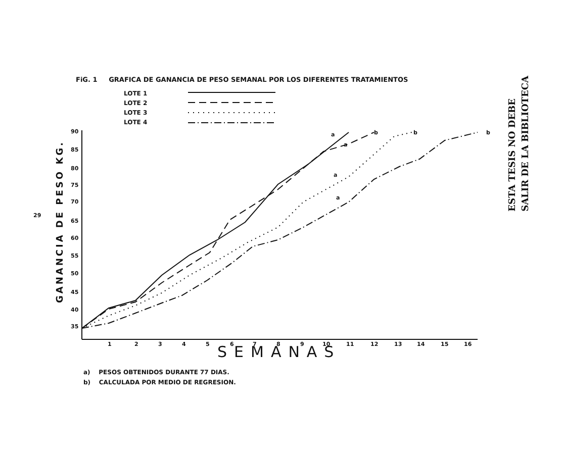FiG. 1 GRAFICA DE GANANCIA DE PESO SEMANAL POR LOS DIFERENTES TRATAMIENTOS
LOTE 1
LOTE 2
LOTE 3
LOTE 4
ESTA TESIS NO DEBE
SALIR DE LA BIBLIOTECA
29
90
85
80
75
70
65
60
55
50
45
40
35
1
2
3
4
5
6
7
8
9
10
11
12
13
14
15
16
a
b
b
b
a
a
a
SEMANAS
GANANCIA DE PESO KG.
a) PESOS OBTENIDOS DURANTE 77 DIAS.
b) CALCULADA POR MEDIO DE REGRESION.